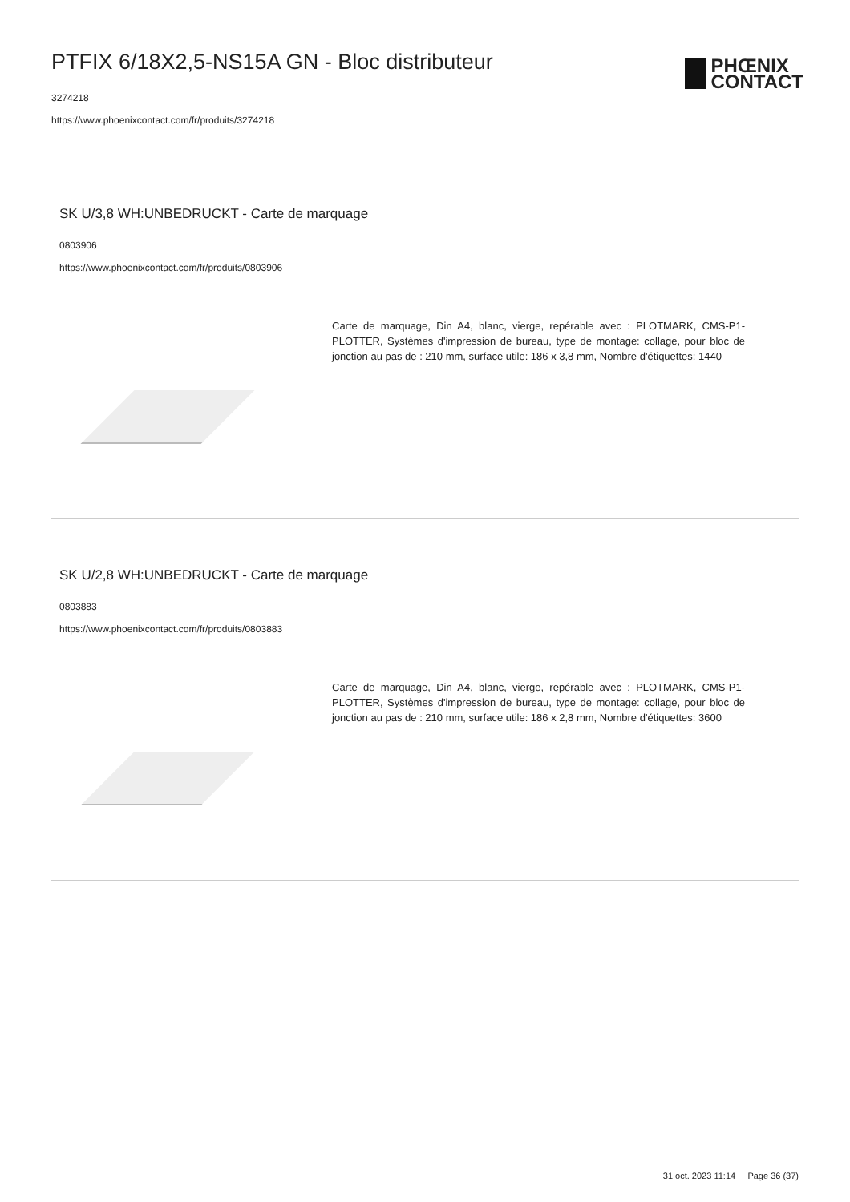PTFIX 6/18X2,5-NS15A GN - Bloc distributeur
3274218
https://www.phoenixcontact.com/fr/produits/3274218
PHŒNIX
CONTACT
SK U/3,8 WH:UNBEDRUCKT - Carte de marquage
0803906
https://www.phoenixcontact.com/fr/produits/0803906
Carte de marquage, Din A4, blanc, vierge, repérable avec : PLOTMARK, CMS-P1-PLOTTER, Systèmes d'impression de bureau, type de montage: collage, pour bloc de jonction au pas de : 210 mm, surface utile: 186 x 3,8 mm, Nombre d'étiquettes: 1440
SK U/2,8 WH:UNBEDRUCKT - Carte de marquage
0803883
https://www.phoenixcontact.com/fr/produits/0803883
Carte de marquage, Din A4, blanc, vierge, repérable avec : PLOTMARK, CMS-P1-PLOTTER, Systèmes d'impression de bureau, type de montage: collage, pour bloc de jonction au pas de : 210 mm, surface utile: 186 x 2,8 mm, Nombre d'étiquettes: 3600
31 oct. 2023 11:14 Page 36 (37)